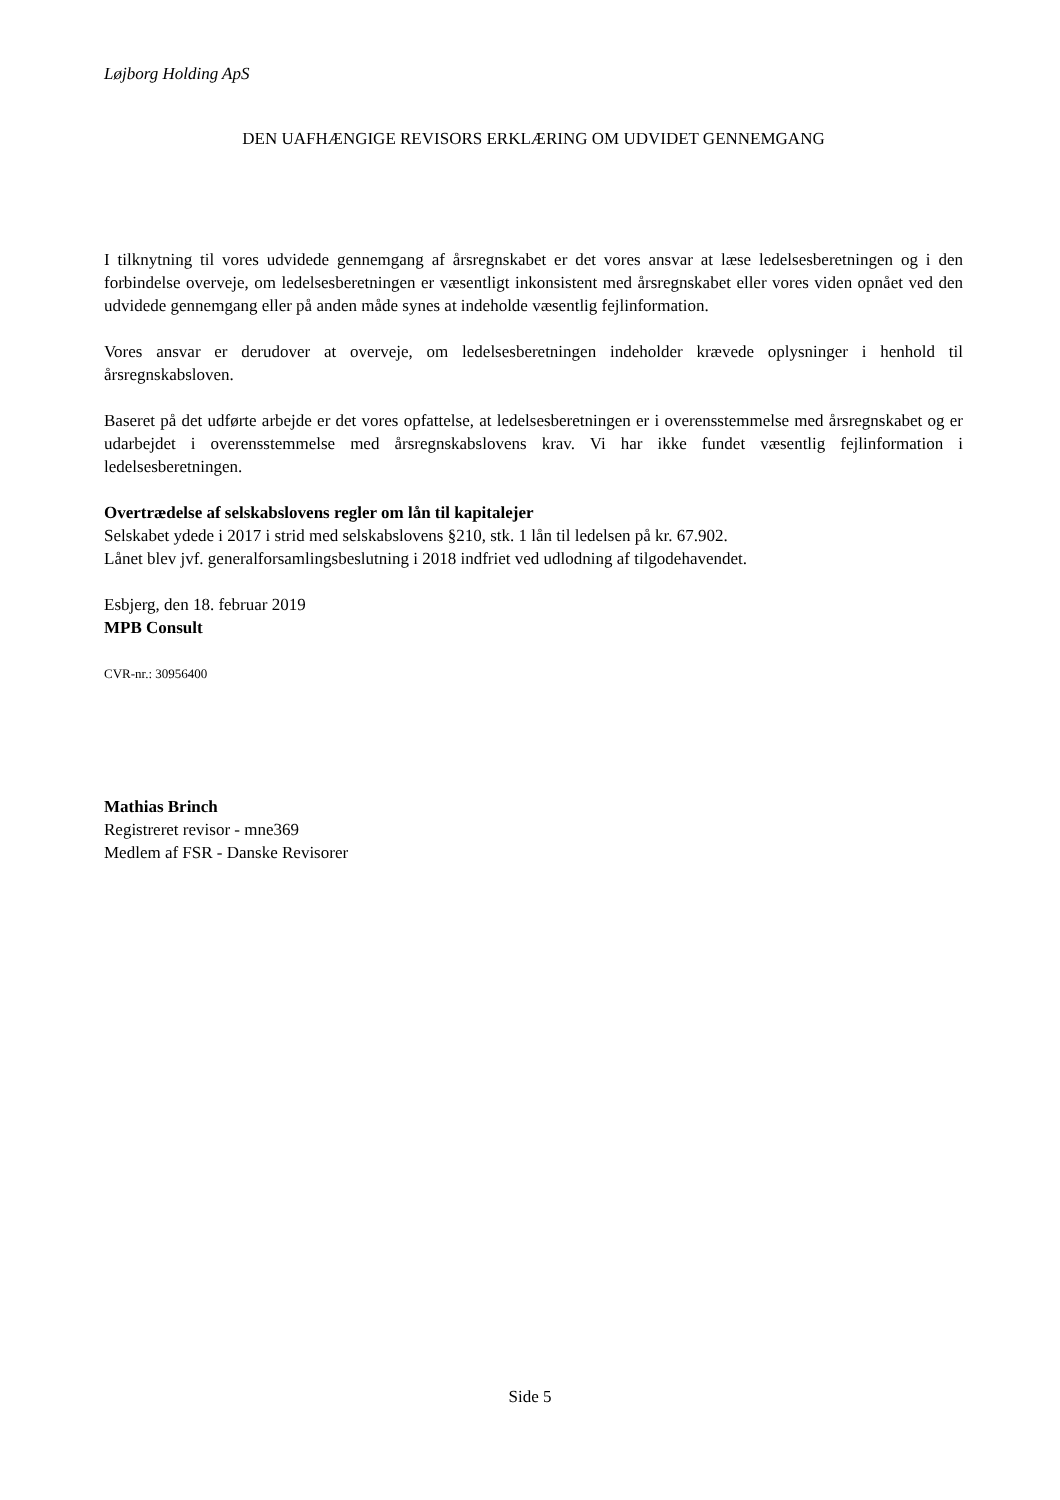Løjborg Holding ApS
DEN UAFHÆNGIGE REVISORS ERKLÆRING OM UDVIDET GENNEMGANG
I tilknytning til vores udvidede gennemgang af årsregnskabet er det vores ansvar at læse ledelsesberetningen og i den forbindelse overveje, om ledelsesberetningen er væsentligt inkonsistent med årsregnskabet eller vores viden opnået ved den udvidede gennemgang eller på anden måde synes at indeholde væsentlig fejlinformation.
Vores ansvar er derudover at overveje, om ledelsesberetningen indeholder krævede oplysninger i henhold til årsregnskabsloven.
Baseret på det udførte arbejde er det vores opfattelse, at ledelsesberetningen er i overensstemmelse med årsregnskabet og er udarbejdet i overensstemmelse med årsregnskabslovens krav. Vi har ikke fundet væsentlig fejlinformation i ledelsesberetningen.
Overtrædelse af selskabslovens regler om lån til kapitalejer
Selskabet ydede i 2017 i strid med selskabslovens §210, stk. 1 lån til ledelsen på kr. 67.902.
Lånet blev jvf. generalforsamlingsbeslutning i 2018 indfriet ved udlodning af tilgodehavendet.
Esbjerg, den 18. februar 2019
MPB Consult
CVR-nr.: 30956400
Mathias Brinch
Registreret revisor - mne369
Medlem af FSR - Danske Revisorer
Side 5